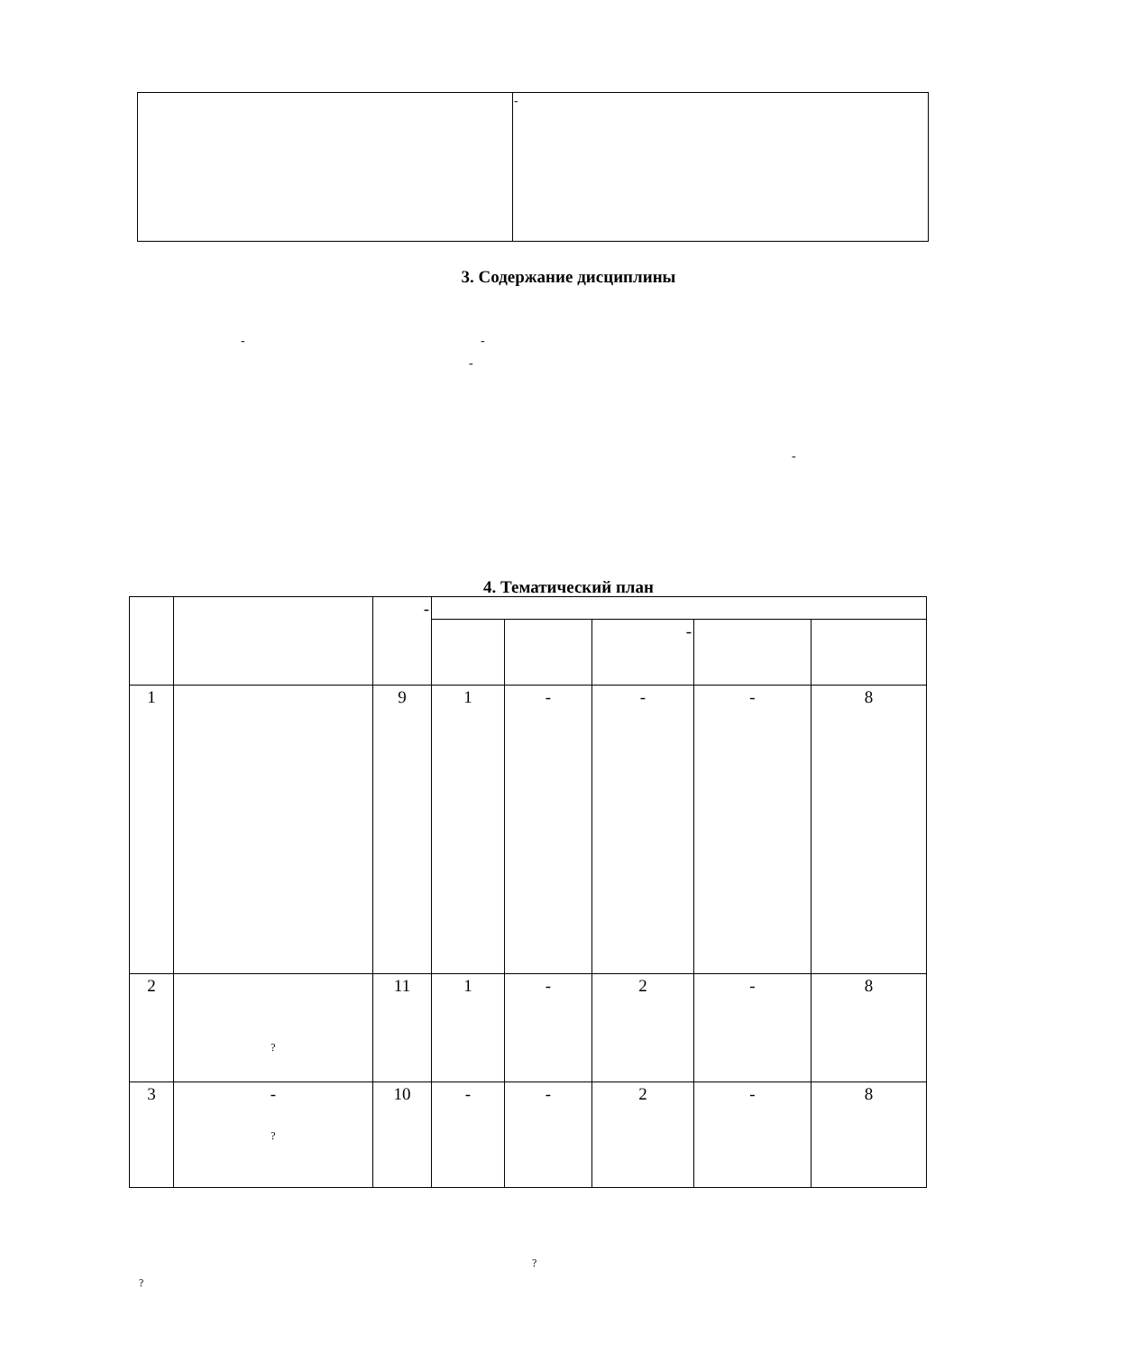| | - |
3. Содержание дисциплины
- -
-
-
4. Тематический план
| | | - | | | | | |
| --- | --- | --- | --- | --- | --- | --- | --- |
| | | | | | - | | |
| 1 | | 9 | 1 | - | - | - | 8 |
| 2 | ? | 11 | 1 | - | 2 | - | 8 |
| 3 | - ? | 10 | - | - | 2 | - | 8 |
?
?